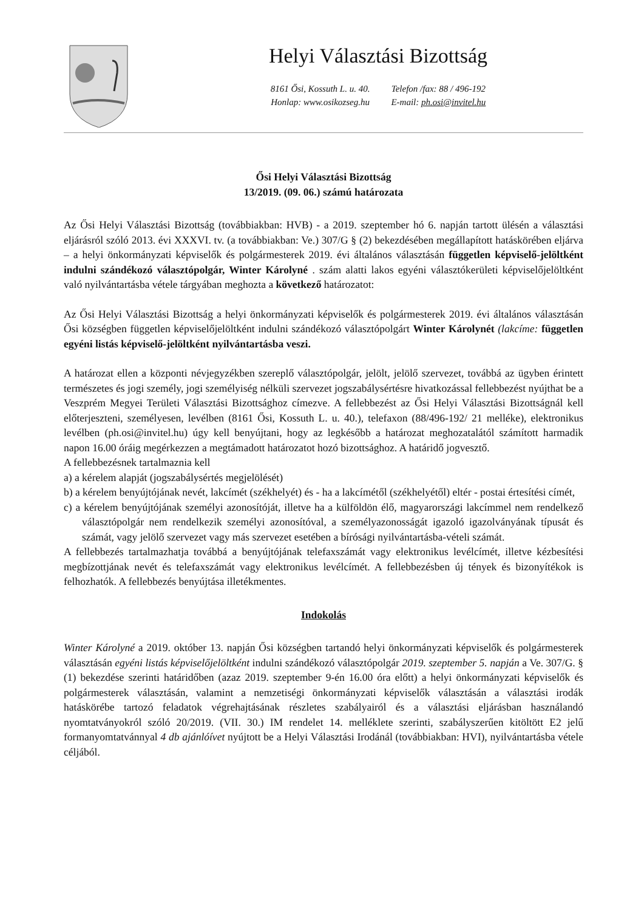Helyi Választási Bizottság
8161 Ősi, Kossuth L. u. 40.
Honlap: www.osikozseg.hu
Telefon /fax: 88 / 496-192
E-mail: ph.osi@invitel.hu
Ősi Helyi Választási Bizottság
13/2019. (09. 06.) számú határozata
Az Ősi Helyi Választási Bizottság (továbbiakban: HVB) - a 2019. szeptember hó 6. napján tartott ülésén a választási eljárásról szóló 2013. évi XXXVI. tv. (a továbbiakban: Ve.) 307/G § (2) bekezdésében megállapított hatáskörében eljárva – a helyi önkormányzati képviselők és polgármesterek 2019. évi általános választásán független képviselő-jelöltként indulni szándékozó választópolgár, Winter Károlyné . szám alatti lakos egyéni választókerületi képviselőjelöltként való nyilvántartásba vétele tárgyában meghozta a következő határozatot:
Az Ősi Helyi Választási Bizottság a helyi önkormányzati képviselők és polgármesterek 2019. évi általános választásán Ősi községben független képviselőjelöltként indulni szándékozó választópolgárt Winter Károlynét (lakcíme: független egyéni listás képviselő-jelöltként nyilvántartásba veszi.
A határozat ellen a központi névjegyzékben szereplő választópolgár, jelölt, jelölő szervezet, továbbá az ügyben érintett természetes és jogi személy, jogi személyiség nélküli szervezet jogszabálysértésre hivatkozással fellebbezést nyújthat be a Veszprém Megyei Területi Választási Bizottsághoz címezve. A fellebbezést az Ősi Helyi Választási Bizottságnál kell előterjeszteni, személyesen, levélben (8161 Ősi, Kossuth L. u. 40.), telefaxon (88/496-192/ 21 melléke), elektronikus levélben (ph.osi@invitel.hu) úgy kell benyújtani, hogy az legkésőbb a határozat meghozatalától számított harmadik napon 16.00 óráig megérkezzen a megtámadott határozatot hozó bizottsághoz. A határidő jogvesztő.
A fellebbezésnek tartalmaznia kell
a) a kérelem alapját (jogszabálysértés megjelölését)
b) a kérelem benyújtójának nevét, lakcímét (székhelyét) és - ha a lakcímétől (székhelyétől) eltér - postai értesítési címét,
c) a kérelem benyújtójának személyi azonosítóját, illetve ha a külföldön élő, magyarországi lakcímmel nem rendelkező választópolgár nem rendelkezik személyi azonosítóval, a személyazonosságát igazoló igazolványának típusát és számát, vagy jelölő szervezet vagy más szervezet esetében a bírósági nyilvántartásba-vételi számát.
A fellebbezés tartalmazhatja továbbá a benyújtójának telefaxszámát vagy elektronikus levélcímét, illetve kézbesítési megbízottjának nevét és telefaxszámát vagy elektronikus levélcímét. A fellebbezésben új tények és bizonyítékok is felhozhatók. A fellebbezés benyújtása illetékmentes.
Indokolás
Winter Károlyné a 2019. október 13. napján Ősi községben tartandó helyi önkormányzati képviselők és polgármesterek választásán egyéni listás képviselőjelöltként indulni szándékozó választópolgár 2019. szeptember 5. napján a Ve. 307/G. § (1) bekezdése szerinti határidőben (azaz 2019. szeptember 9-én 16.00 óra előtt) a helyi önkormányzati képviselők és polgármesterek választásán, valamint a nemzetiségi önkormányzati képviselők választásán a választási irodák hatáskörébe tartozó feladatok végrehajtásának részletes szabályairól és a választási eljárásban használandó nyomtatványokról szóló 20/2019. (VII. 30.) IM rendelet 14. melléklete szerinti, szabályszerűen kitöltött E2 jelű formanyomtatvánnyal 4 db ajánlóívet nyújtott be a Helyi Választási Irodánál (továbbiakban: HVI), nyilvántartásba vétele céljából.